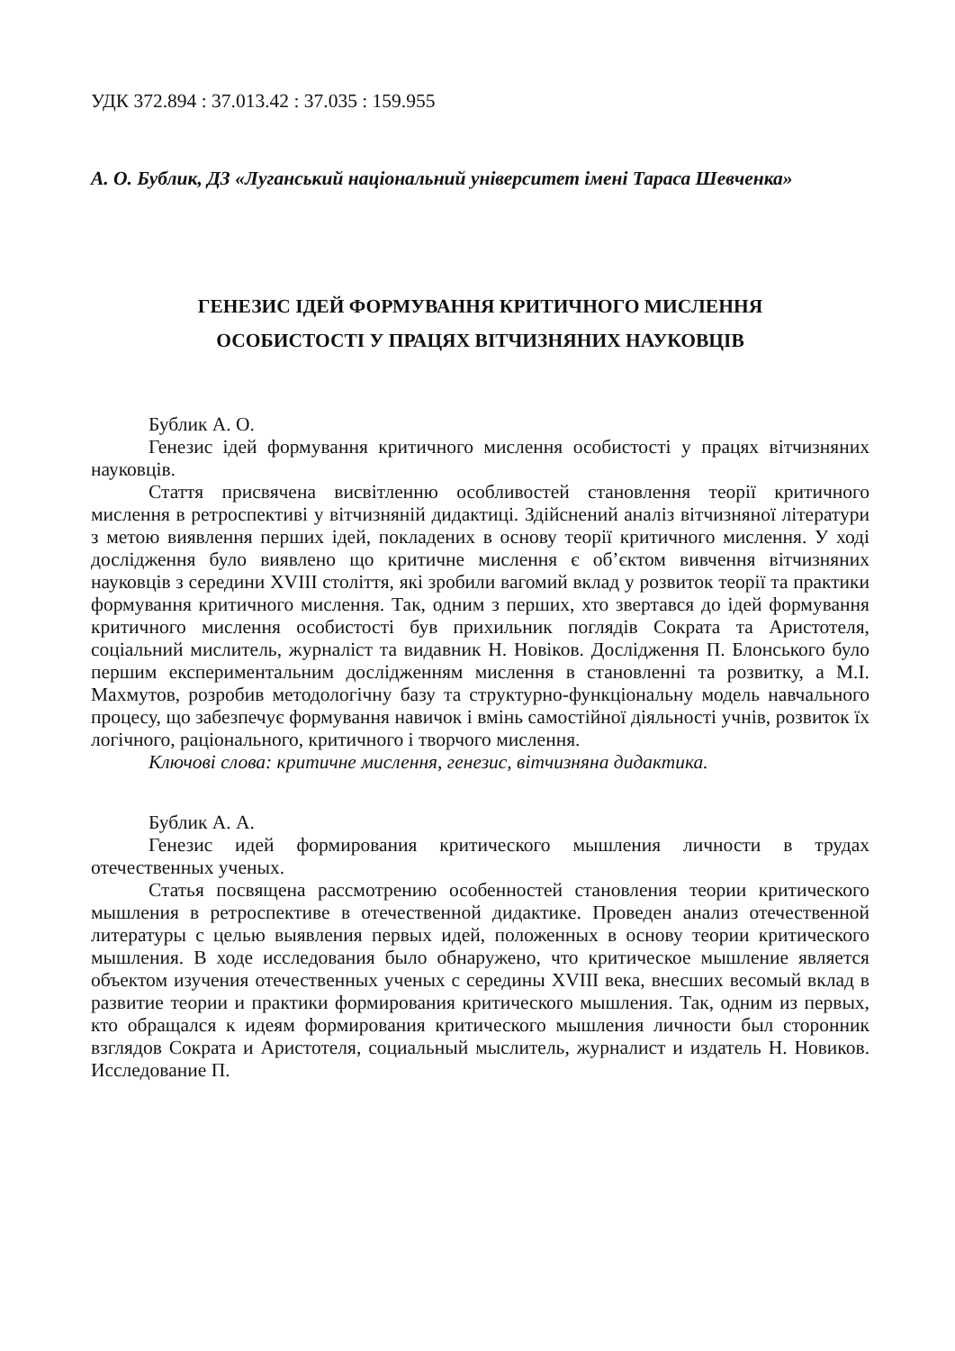УДК 372.894 : 37.013.42 : 37.035 : 159.955
А. О. Бублик, ДЗ «Луганський національний університет імені Тараса Шевченка»
ГЕНЕЗИС ІДЕЙ ФОРМУВАННЯ КРИТИЧНОГО МИСЛЕННЯ
ОСОБИСТОСТІ У ПРАЦЯХ ВІТЧИЗНЯНИХ НАУКОВЦІВ
Бублик А. О.
Генезис ідей формування критичного мислення особистості у працях вітчизняних науковців.
Стаття присвячена висвітленню особливостей становлення теорії критичного мислення в ретроспективі у вітчизняній дидактиці. Здійснений аналіз вітчизняної літератури з метою виявлення перших ідей, покладених в основу теорії критичного мислення. У ході дослідження було виявлено що критичне мислення є об’єктом вивчення вітчизняних науковців з середини XVIII століття, які зробили вагомий вклад у розвиток теорії та практики формування критичного мислення. Так, одним з перших, хто звертався до ідей формування критичного мислення особистості був прихильник поглядів Сократа та Аристотеля, соціальний мислитель, журналіст та видавник Н. Новіков. Дослідження П. Блонського було першим експериментальним дослідженням мислення в становленні та розвитку, а М.І. Махмутов, розробив методологічну базу та структурно-функціональну модель навчального процесу, що забезпечує формування навичок і вмінь самостійної діяльності учнів, розвиток їх логічного, раціонального, критичного і творчого мислення.
Ключові слова: критичне мислення, генезис, вітчизняна дидактика.
Бублик А. А.
Генезис идей формирования критического мышления личности в трудах отечественных ученых.
Статья посвящена рассмотрению особенностей становления теории критического мышления в ретроспективе в отечественной дидактике. Проведен анализ отечественной литературы с целью выявления первых идей, положенных в основу теории критического мышления. В ходе исследования было обнаружено, что критическое мышление является объектом изучения отечественных ученых с середины XVIII века, внесших весомый вклад в развитие теории и практики формирования критического мышления. Так, одним из первых, кто обращался к идеям формирования критического мышления личности был сторонник взглядов Сократа и Аристотеля, социальный мыслитель, журналист и издатель Н. Новиков. Исследование П.